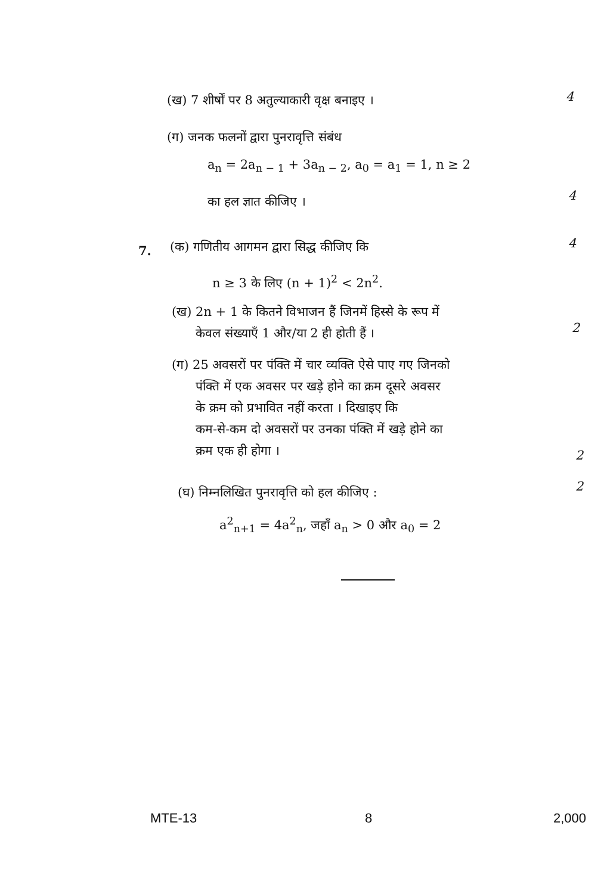(ख) 7 शीर्षों पर 8 अतुल्याकारी वृक्ष बनाइए ।
4
(ग) जनक फलनों द्वारा पुनरावृत्ति संबंध
a<sub>n</sub> = 2a<sub>n − 1</sub> + 3a<sub>n − 2</sub>, a<sub>0</sub> = a<sub>1</sub> = 1, n ≥ 2
का हल ज्ञात कीजिए । 4
7.
(क) गणितीय आगमन द्वारा सिद्ध कीजिए कि
4
n ≥ 3 के लिए (n + 1)<sup>2</sup> < 2n<sup>2</sup>.
(ख) 2n + 1 के कितने विभाजन हैं जिनमें हिस्से के रूप में
केवल संख्याएँ 1 और/या 2 ही होती हैं ।
2
(ग) 25 अवसरों पर पंक्ति में चार व्यक्ति ऐसे पाए गए जिनको
पंक्ति में एक अवसर पर खड़े होने का क्रम दूसरे अवसर
के क्रम को प्रभावित नहीं करता । दिखाइए कि
कम-से-कम दो अवसरों पर उनका पंक्ति में खड़े होने का
क्रम एक ही होगा ।
2
(घ) निम्नलिखित पुनरावृत्ति को हल कीजिए :
2
a<sup>2</sup><sub>n+1</sub> = 4a<sup>2</sup><sub>n</sub>, जहाँ a<sub>n</sub> > 0 और a<sub>0</sub> = 2
MTE-13 8 2,000